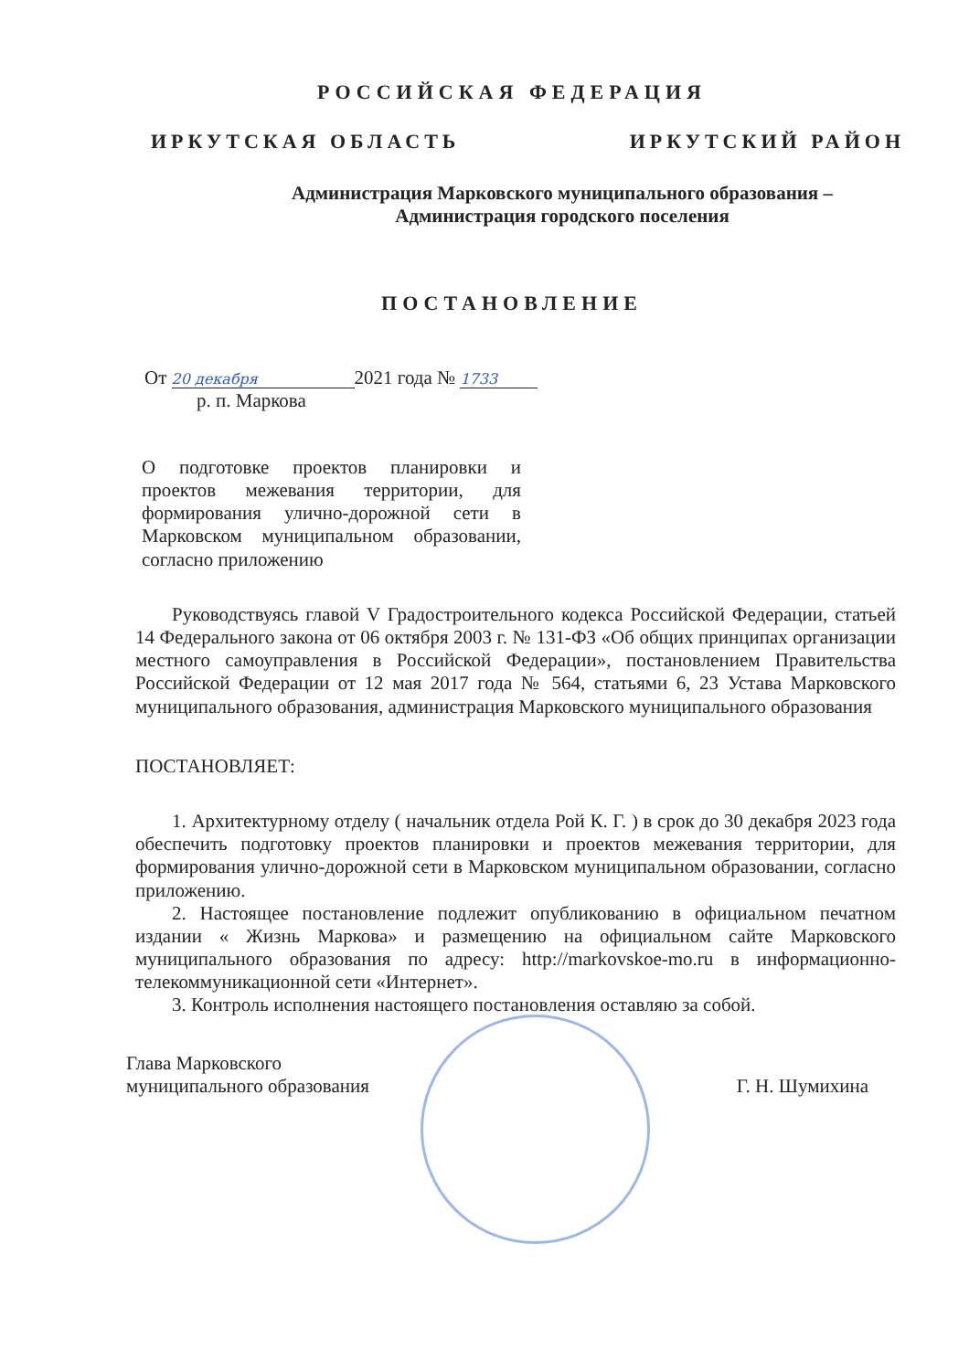РОССИЙСКАЯ ФЕДЕРАЦИЯ
ИРКУТСКАЯ ОБЛАСТЬ ИРКУТСКИЙ РАЙОН
Администрация Марковского муниципального образования –
Администрация городского поселения
ПОСТАНОВЛЕНИЕ
От 20 декабря 2021 года № 1733
р. п. Маркова
О подготовке проектов планировки и проектов межевания территории, для формирования улично-дорожной сети в Марковском муниципальном образовании, согласно приложению
Руководствуясь главой V Градостроительного кодекса Российской Федерации, статьей 14 Федерального закона от 06 октября 2003 г. № 131-ФЗ «Об общих принципах организации местного самоуправления в Российской Федерации», постановлением Правительства Российской Федерации от 12 мая 2017 года № 564, статьями 6, 23 Устава Марковского муниципального образования, администрация Марковского муниципального образования
ПОСТАНОВЛЯЕТ:
1. Архитектурному отделу ( начальник отдела Рой К. Г. ) в срок до 30 декабря 2023 года обеспечить подготовку проектов планировки и проектов межевания территории, для формирования улично-дорожной сети в Марковском муниципальном образовании, согласно приложению.
2. Настоящее постановление подлежит опубликованию в официальном печатном издании « Жизнь Маркова» и размещению на официальном сайте Марковского муниципального образования по адресу: http://markovskoe-mo.ru в информационно-телекоммуникационной сети «Интернет».
3. Контроль исполнения настоящего постановления оставляю за собой.
Глава Марковского
муниципального образования Г. Н. Шумихина